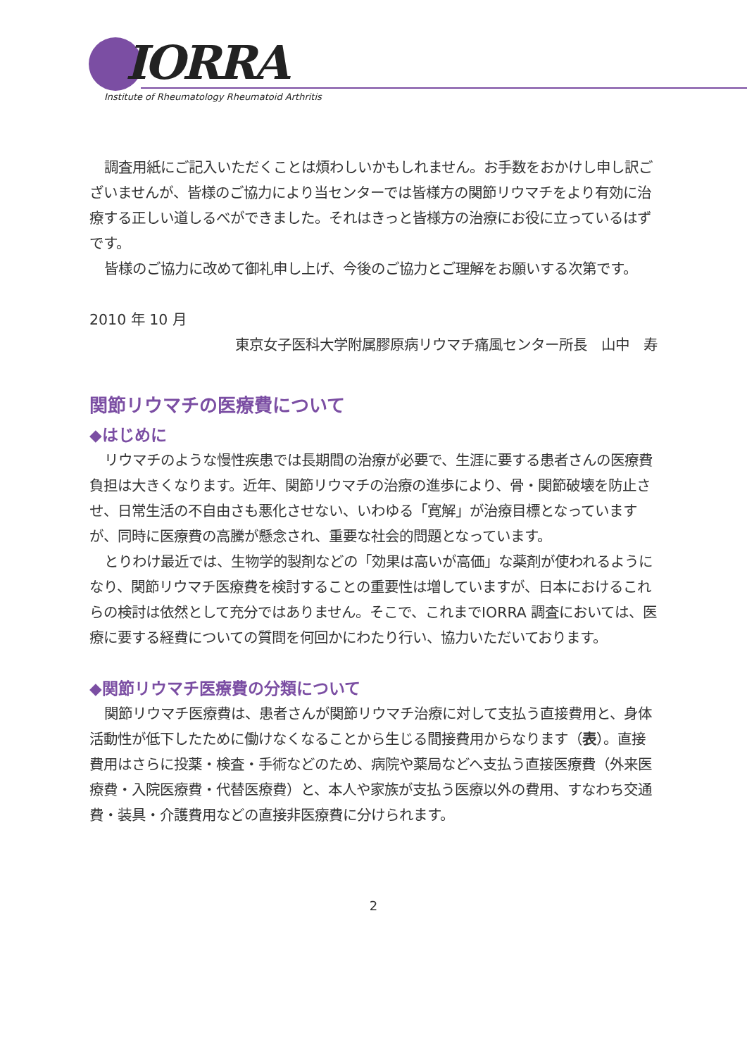IORRA
Institute of Rheumatology Rheumatoid Arthritis
調査用紙にご記入いただくことは煩わしいかもしれません。お手数をおかけし申し訳ございませんが、皆様のご協力により当センターでは皆様方の関節リウマチをより有効に治療する正しい道しるべができました。それはきっと皆様方の治療にお役に立っているはずです。
皆様のご協力に改めて御礼申し上げ、今後のご協力とご理解をお願いする次第です。
2010 年 10 月
東京女子医科大学附属膠原病リウマチ痛風センター所長　山中　寿
関節リウマチの医療費について
◆はじめに
リウマチのような慢性疾患では長期間の治療が必要で、生涯に要する患者さんの医療費負担は大きくなります。近年、関節リウマチの治療の進歩により、骨・関節破壊を防止させ、日常生活の不自由さも悪化させない、いわゆる「寛解」が治療目標となっていますが、同時に医療費の高騰が懸念され、重要な社会的問題となっています。
とりわけ最近では、生物学的製剤などの「効果は高いが高価」な薬剤が使われるようになり、関節リウマチ医療費を検討することの重要性は増していますが、日本におけるこれらの検討は依然として充分ではありません。そこで、これまでIORRA 調査においては、医療に要する経費についての質問を何回かにわたり行い、協力いただいております。
◆関節リウマチ医療費の分類について
関節リウマチ医療費は、患者さんが関節リウマチ治療に対して支払う直接費用と、身体活動性が低下したために働けなくなることから生じる間接費用からなります（表）。直接費用はさらに投薬・検査・手術などのため、病院や薬局などへ支払う直接医療費（外来医療費・入院医療費・代替医療費）と、本人や家族が支払う医療以外の費用、すなわち交通費・装具・介護費用などの直接非医療費に分けられます。
2